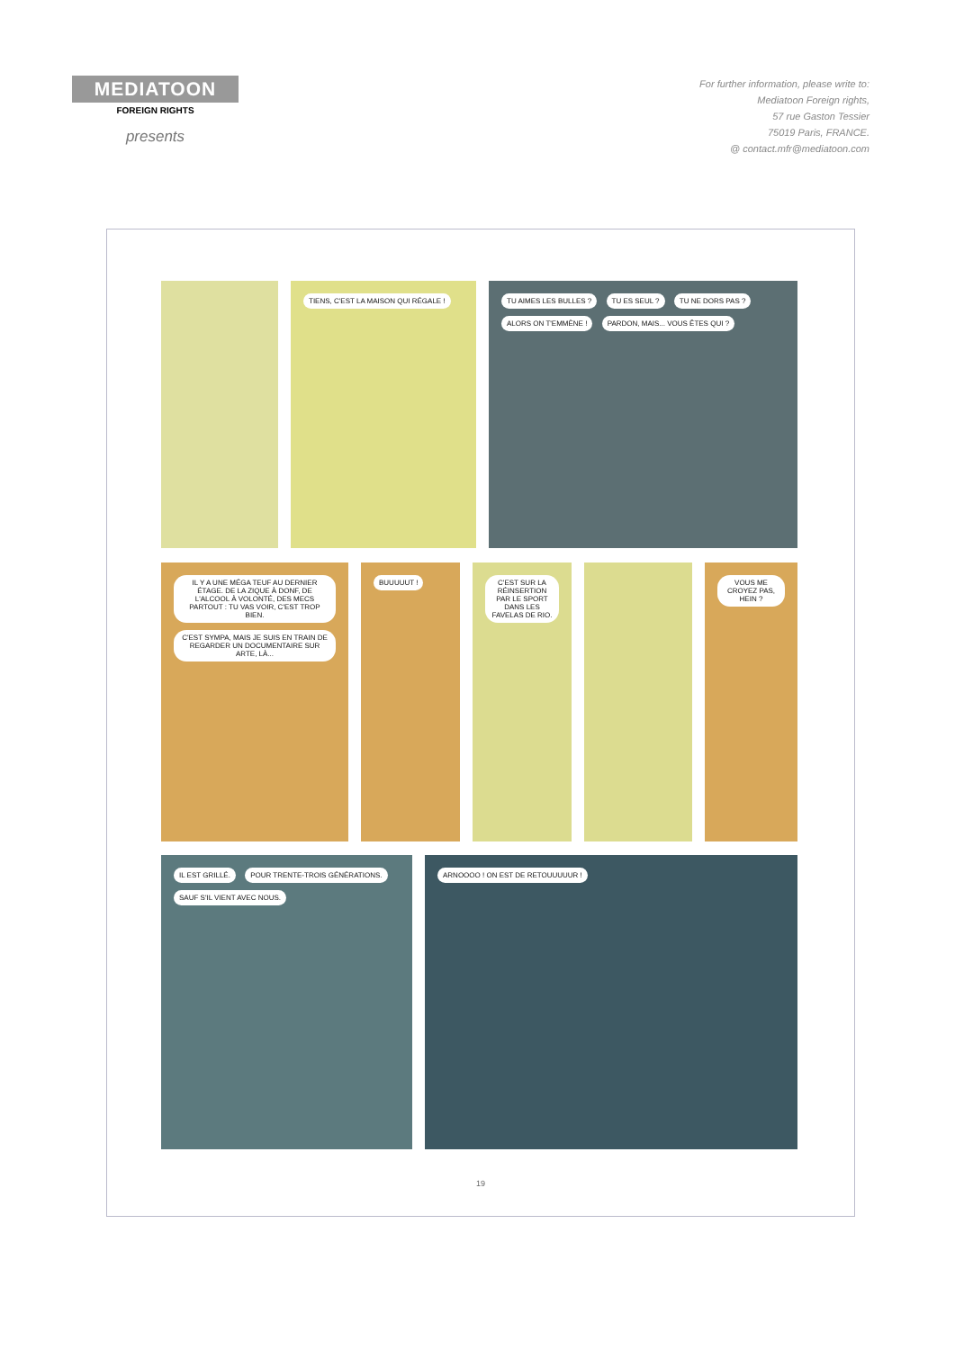MEDIATOON
FOREIGN RIGHTS
presents
For further information, please write to:
Mediatoon Foreign rights,
57 rue Gaston Tessier
75019 Paris, FRANCE.
@ contact.mfr@mediatoon.com
TIENS, C'EST LA MAISON QUI RÉGALE ! TU AIMES LES BULLES ? TU ES SEUL ? TU NE DORS PAS ? ALORS ON T'EMMÈNE ! PARDON, MAIS... VOUS ÊTES QUI ?
IL Y A UNE MÉGA TEUF AU DERNIER ÉTAGE. DE LA ZIQUE À DONF, DE L'ALCOOL À VOLONTÉ, DES MECS PARTOUT : TU VAS VOIR, C'EST TROP BIEN. C'EST SYMPA, MAIS JE SUIS EN TRAIN DE REGARDER UN DOCUMENTAIRE SUR ARTE, LÀ...
BUUUUUT ! C'EST SUR LA RÉINSERTION PAR LE SPORT DANS LES FAVELAS DE RIO.
VOUS ME CROYEZ PAS, HEIN ?
IL EST GRILLÉ. POUR TRENTE-TROIS GÉNÉRATIONS. SAUF S'IL VIENT AVEC NOUS.
ARNOOOO ! ON EST DE RETOUUUUUR !
19